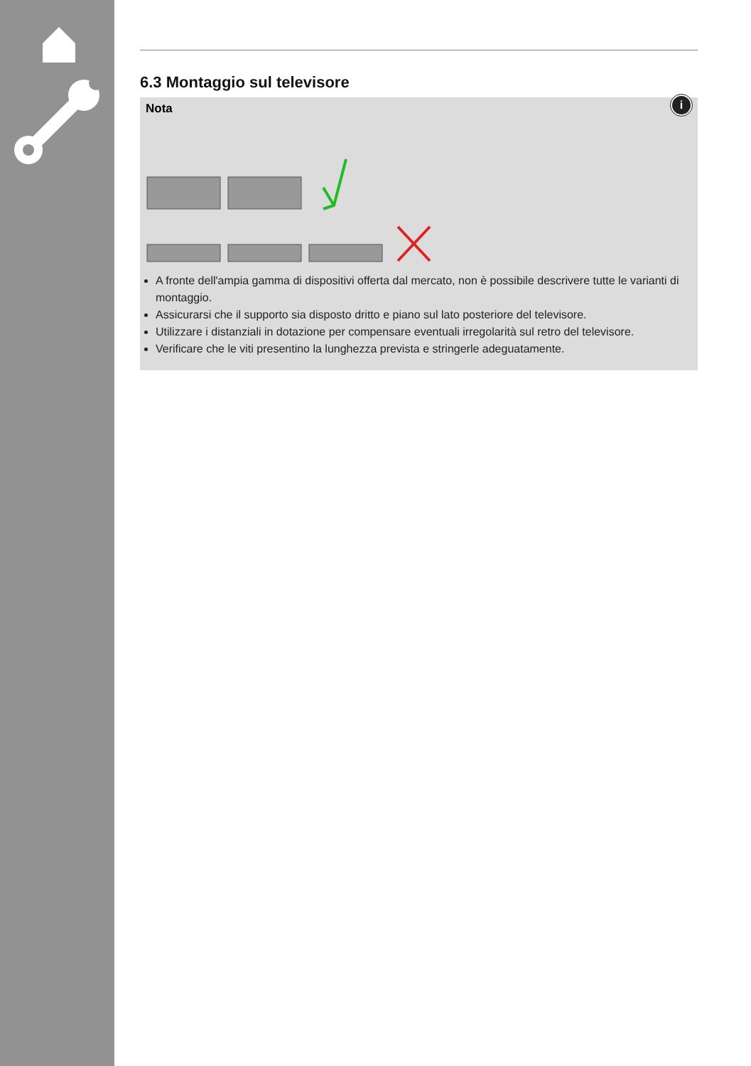6.3 Montaggio sul televisore
Nota
i
A fronte dell'ampia gamma di dispositivi offerta dal mercato, non è possibile descrivere tutte le varianti di montaggio.
Assicurarsi che il supporto sia disposto dritto e piano sul lato posteriore del televisore.
Utilizzare i distanziali in dotazione per compensare eventuali irregolarità sul retro del televisore.
Verificare che le viti presentino la lunghezza prevista e stringerle adeguatamente.